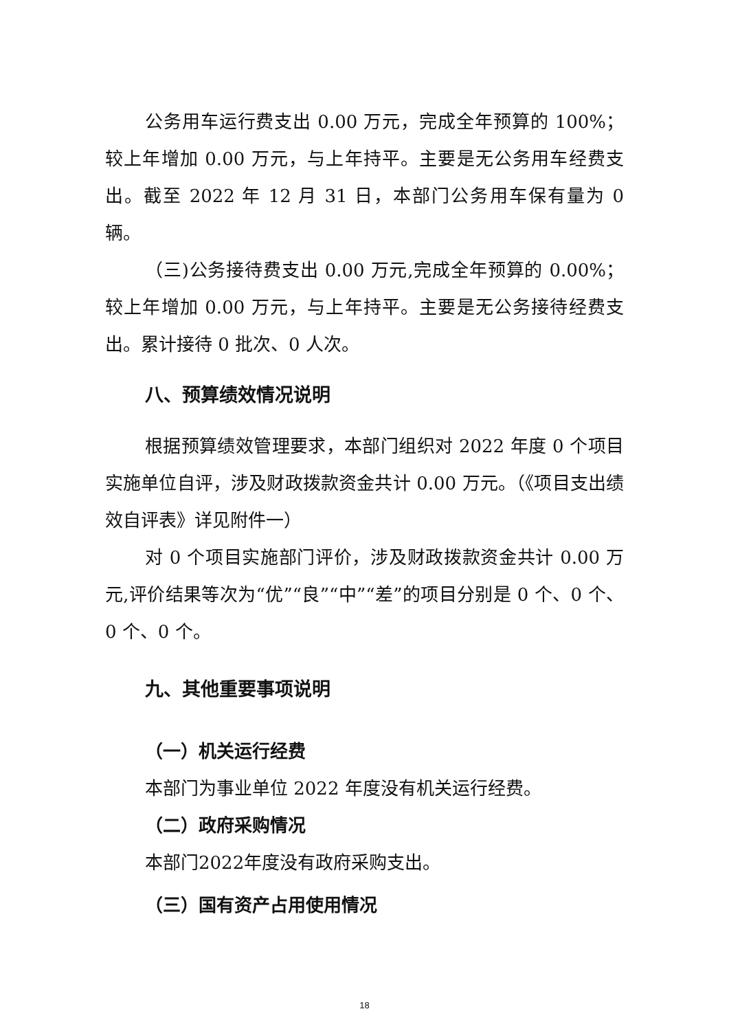公务用车运行费支出 0.00 万元，完成全年预算的 100%；较上年增加 0.00 万元，与上年持平。主要是无公务用车经费支出。截至 2022 年 12 月 31 日，本部门公务用车保有量为 0 辆。
（三)公务接待费支出 0.00 万元,完成全年预算的 0.00%；较上年增加 0.00 万元，与上年持平。主要是无公务接待经费支出。累计接待 0 批次、0 人次。
八、预算绩效情况说明
根据预算绩效管理要求，本部门组织对 2022 年度 0 个项目实施单位自评，涉及财政拨款资金共计 0.00 万元。（《项目支出绩效自评表》详见附件一）
对 0 个项目实施部门评价，涉及财政拨款资金共计 0.00 万元,评价结果等次为“优”“良”“中”“差”的项目分别是 0 个、0 个、0 个、0 个。
九、其他重要事项说明
（一）机关运行经费
本部门为事业单位 2022 年度没有机关运行经费。
（二）政府采购情况
本部门2022年度没有政府采购支出。
（三）国有资产占用使用情况
18